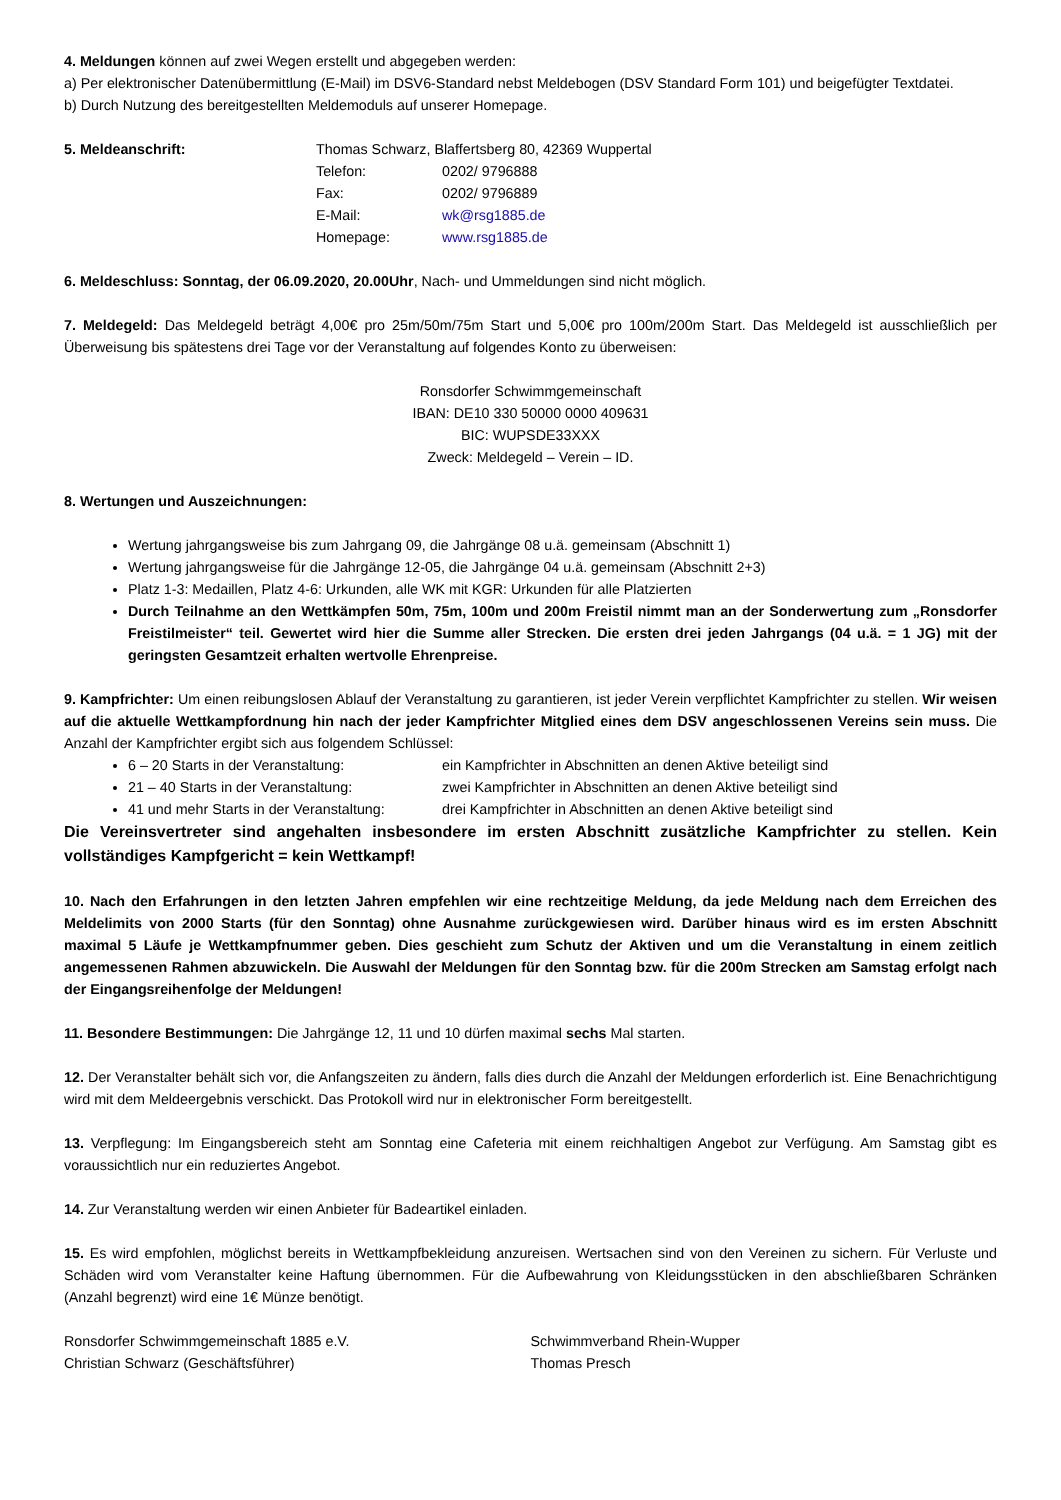4. Meldungen können auf zwei Wegen erstellt und abgegeben werden:
a) Per elektronischer Datenübermittlung (E-Mail) im DSV6-Standard nebst Meldebogen (DSV Standard Form 101) und beigefügter Textdatei.
b) Durch Nutzung des bereitgestellten Meldemoduls auf unserer Homepage.
5. Meldeanschrift: Thomas Schwarz, Blaffertsberg 80, 42369 Wuppertal
Telefon: 0202/ 9796888
Fax: 0202/ 9796889
E-Mail: wk@rsg1885.de
Homepage: www.rsg1885.de
6. Meldeschluss: Sonntag, der 06.09.2020, 20.00Uhr, Nach- und Ummeldungen sind nicht möglich.
7. Meldegeld: Das Meldegeld beträgt 4,00€ pro 25m/50m/75m Start und 5,00€ pro 100m/200m Start. Das Meldegeld ist ausschließlich per Überweisung bis spätestens drei Tage vor der Veranstaltung auf folgendes Konto zu überweisen:
Ronsdorfer Schwimmgemeinschaft
IBAN: DE10 330 50000 0000 409631
BIC: WUPSDE33XXX
Zweck: Meldegeld – Verein – ID.
8. Wertungen und Auszeichnungen:
Wertung jahrgangsweise bis zum Jahrgang 09, die Jahrgänge 08 u.ä. gemeinsam (Abschnitt 1)
Wertung jahrgangsweise für die Jahrgänge 12-05, die Jahrgänge 04 u.ä. gemeinsam (Abschnitt 2+3)
Platz 1-3: Medaillen, Platz 4-6: Urkunden, alle WK mit KGR: Urkunden für alle Platzierten
Durch Teilnahme an den Wettkämpfen 50m, 75m, 100m und 200m Freistil nimmt man an der Sonderwertung zum „Ronsdorfer Freistilmeister“ teil. Gewertet wird hier die Summe aller Strecken. Die ersten drei jeden Jahrgangs (04 u.ä. = 1 JG) mit der geringsten Gesamtzeit erhalten wertvolle Ehrenpreise.
9. Kampfrichter: Um einen reibungslosen Ablauf der Veranstaltung zu garantieren, ist jeder Verein verpflichtet Kampfrichter zu stellen. Wir weisen auf die aktuelle Wettkampfordnung hin nach der jeder Kampfrichter Mitglied eines dem DSV angeschlossenen Vereins sein muss. Die Anzahl der Kampfrichter ergibt sich aus folgendem Schlüssel:
6 – 20 Starts in der Veranstaltung: ein Kampfrichter in Abschnitten an denen Aktive beteiligt sind
21 – 40 Starts in der Veranstaltung: zwei Kampfrichter in Abschnitten an denen Aktive beteiligt sind
41 und mehr Starts in der Veranstaltung: drei Kampfrichter in Abschnitten an denen Aktive beteiligt sind
Die Vereinsvertreter sind angehalten insbesondere im ersten Abschnitt zusätzliche Kampfrichter zu stellen. Kein vollständiges Kampfgericht = kein Wettkampf!
10. Nach den Erfahrungen in den letzten Jahren empfehlen wir eine rechtzeitige Meldung, da jede Meldung nach dem Erreichen des Meldelimits von 2000 Starts (für den Sonntag) ohne Ausnahme zurückgewiesen wird. Darüber hinaus wird es im ersten Abschnitt maximal 5 Läufe je Wettkampfnummer geben. Dies geschieht zum Schutz der Aktiven und um die Veranstaltung in einem zeitlich angemessenen Rahmen abzuwickeln. Die Auswahl der Meldungen für den Sonntag bzw. für die 200m Strecken am Samstag erfolgt nach der Eingangsreihenfolge der Meldungen!
11. Besondere Bestimmungen: Die Jahrgänge 12, 11 und 10 dürfen maximal sechs Mal starten.
12. Der Veranstalter behält sich vor, die Anfangszeiten zu ändern, falls dies durch die Anzahl der Meldungen erforderlich ist. Eine Benachrichtigung wird mit dem Meldeergebnis verschickt. Das Protokoll wird nur in elektronischer Form bereitgestellt.
13. Verpflegung: Im Eingangsbereich steht am Sonntag eine Cafeteria mit einem reichhaltigen Angebot zur Verfügung. Am Samstag gibt es voraussichtlich nur ein reduziertes Angebot.
14. Zur Veranstaltung werden wir einen Anbieter für Badeartikel einladen.
15. Es wird empfohlen, möglichst bereits in Wettkampfbekleidung anzureisen. Wertsachen sind von den Vereinen zu sichern. Für Verluste und Schäden wird vom Veranstalter keine Haftung übernommen. Für die Aufbewahrung von Kleidungsstücken in den abschließbaren Schränken (Anzahl begrenzt) wird eine 1€ Münze benötigt.
Ronsdorfer Schwimmgemeinschaft 1885 e.V.
Christian Schwarz (Geschäftsführer)
Schwimmverband Rhein-Wupper
Thomas Presch